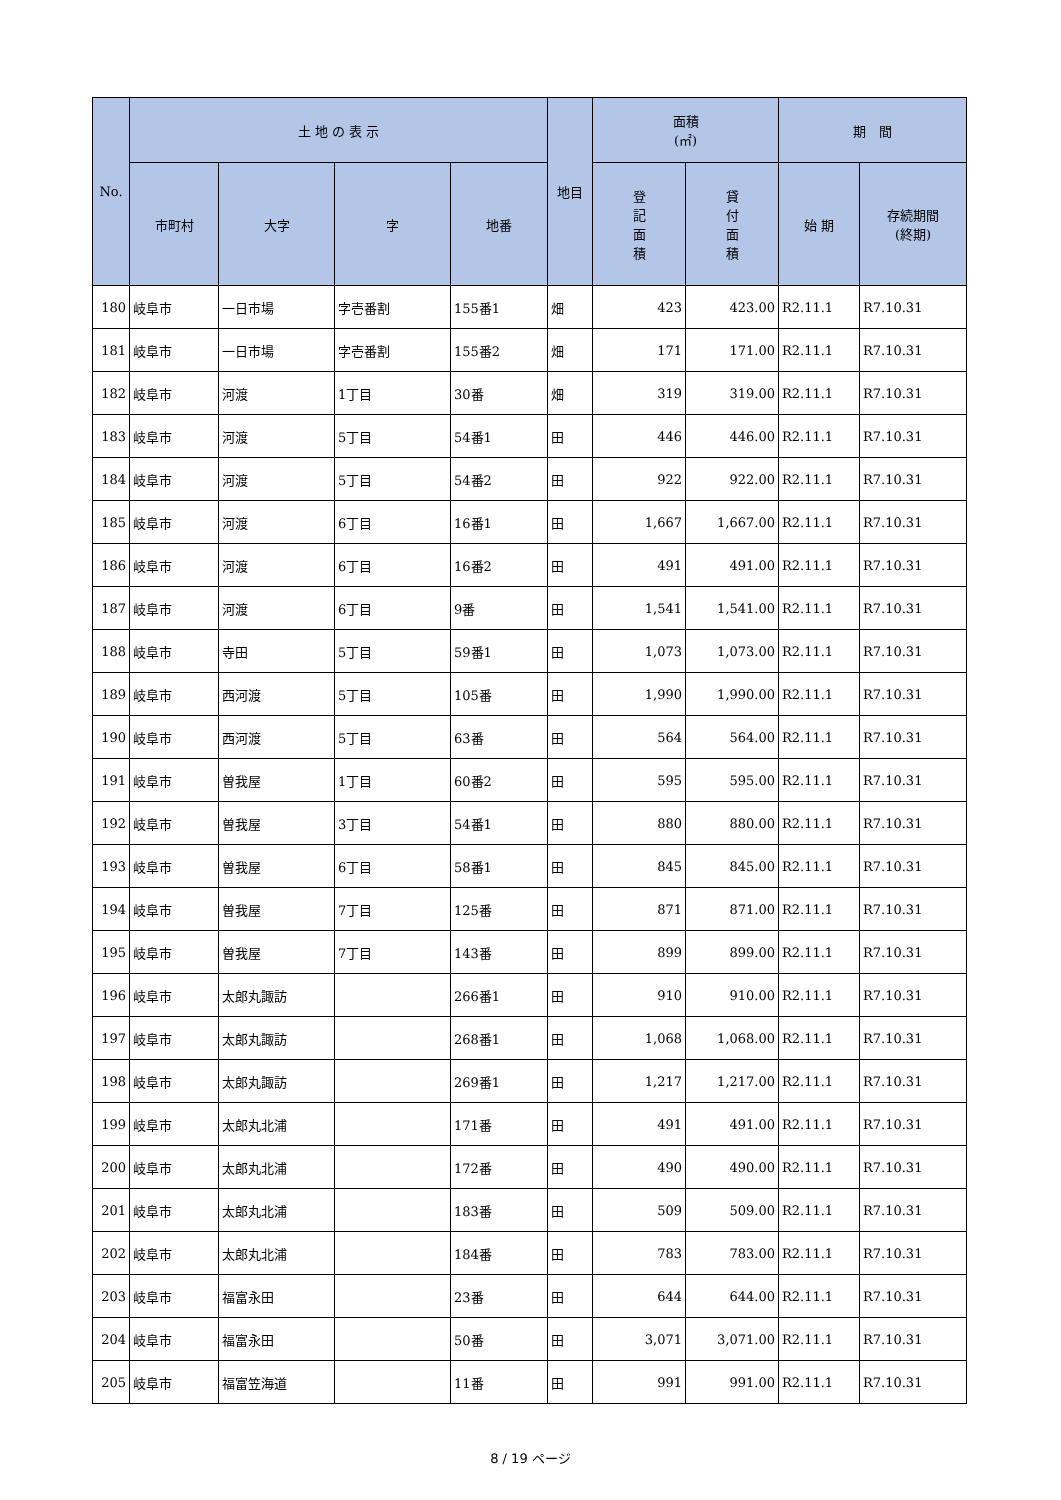| No. | 土 地 の 表 示 | | | | 地目 | 面積 (㎡) | | 期 間 | |
| --- | --- | --- | --- | --- | --- | --- | --- | --- | --- |
| | 市町村 | 大字 | 字 | 地番 | | 登 記 面 積 | 貸 付 面 積 | 始 期 | 存続期間 (終期) |
| 180 | 岐阜市 | 一日市場 | 字壱番割 | 155番1 | 畑 | 423 | 423.00 | R2.11.1 | R7.10.31 |
| 181 | 岐阜市 | 一日市場 | 字壱番割 | 155番2 | 畑 | 171 | 171.00 | R2.11.1 | R7.10.31 |
| 182 | 岐阜市 | 河渡 | 1丁目 | 30番 | 畑 | 319 | 319.00 | R2.11.1 | R7.10.31 |
| 183 | 岐阜市 | 河渡 | 5丁目 | 54番1 | 田 | 446 | 446.00 | R2.11.1 | R7.10.31 |
| 184 | 岐阜市 | 河渡 | 5丁目 | 54番2 | 田 | 922 | 922.00 | R2.11.1 | R7.10.31 |
| 185 | 岐阜市 | 河渡 | 6丁目 | 16番1 | 田 | 1,667 | 1,667.00 | R2.11.1 | R7.10.31 |
| 186 | 岐阜市 | 河渡 | 6丁目 | 16番2 | 田 | 491 | 491.00 | R2.11.1 | R7.10.31 |
| 187 | 岐阜市 | 河渡 | 6丁目 | 9番 | 田 | 1,541 | 1,541.00 | R2.11.1 | R7.10.31 |
| 188 | 岐阜市 | 寺田 | 5丁目 | 59番1 | 田 | 1,073 | 1,073.00 | R2.11.1 | R7.10.31 |
| 189 | 岐阜市 | 西河渡 | 5丁目 | 105番 | 田 | 1,990 | 1,990.00 | R2.11.1 | R7.10.31 |
| 190 | 岐阜市 | 西河渡 | 5丁目 | 63番 | 田 | 564 | 564.00 | R2.11.1 | R7.10.31 |
| 191 | 岐阜市 | 曽我屋 | 1丁目 | 60番2 | 田 | 595 | 595.00 | R2.11.1 | R7.10.31 |
| 192 | 岐阜市 | 曽我屋 | 3丁目 | 54番1 | 田 | 880 | 880.00 | R2.11.1 | R7.10.31 |
| 193 | 岐阜市 | 曽我屋 | 6丁目 | 58番1 | 田 | 845 | 845.00 | R2.11.1 | R7.10.31 |
| 194 | 岐阜市 | 曽我屋 | 7丁目 | 125番 | 田 | 871 | 871.00 | R2.11.1 | R7.10.31 |
| 195 | 岐阜市 | 曽我屋 | 7丁目 | 143番 | 田 | 899 | 899.00 | R2.11.1 | R7.10.31 |
| 196 | 岐阜市 | 太郎丸諏訪 | | 266番1 | 田 | 910 | 910.00 | R2.11.1 | R7.10.31 |
| 197 | 岐阜市 | 太郎丸諏訪 | | 268番1 | 田 | 1,068 | 1,068.00 | R2.11.1 | R7.10.31 |
| 198 | 岐阜市 | 太郎丸諏訪 | | 269番1 | 田 | 1,217 | 1,217.00 | R2.11.1 | R7.10.31 |
| 199 | 岐阜市 | 太郎丸北浦 | | 171番 | 田 | 491 | 491.00 | R2.11.1 | R7.10.31 |
| 200 | 岐阜市 | 太郎丸北浦 | | 172番 | 田 | 490 | 490.00 | R2.11.1 | R7.10.31 |
| 201 | 岐阜市 | 太郎丸北浦 | | 183番 | 田 | 509 | 509.00 | R2.11.1 | R7.10.31 |
| 202 | 岐阜市 | 太郎丸北浦 | | 184番 | 田 | 783 | 783.00 | R2.11.1 | R7.10.31 |
| 203 | 岐阜市 | 福富永田 | | 23番 | 田 | 644 | 644.00 | R2.11.1 | R7.10.31 |
| 204 | 岐阜市 | 福富永田 | | 50番 | 田 | 3,071 | 3,071.00 | R2.11.1 | R7.10.31 |
| 205 | 岐阜市 | 福富笠海道 | | 11番 | 田 | 991 | 991.00 | R2.11.1 | R7.10.31 |
8 / 19 ページ